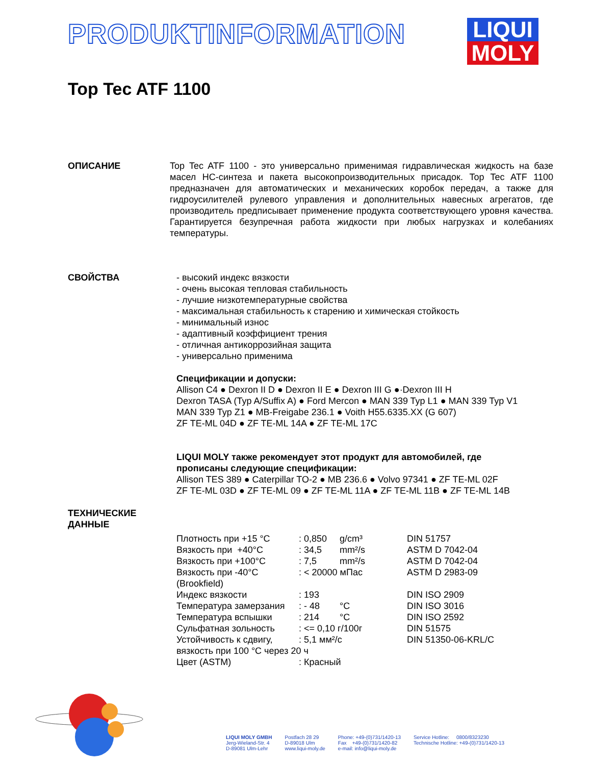PRODUKTINFORMATION
LIQUI
MOLY
Top Tec ATF 1100
ОПИСАНИЕ Top Tec ATF 1100 - это универсально применимая гидравлическая жидкость на базе масел НС-синтеза и пакета высокопроизводительных присадок. Top Tec ATF 1100 предназначен для автоматических и механических коробок передач, а также для гидроусилителей рулевого управления и дополнительных навесных агрегатов, где производитель предписывает применение продукта соответствующего уровня качества. Гарантируется безупречная работа жидкости при любых нагрузках и колебаниях температуры.
СВОЙСТВА - высокий индекс вязкости
- очень высокая тепловая стабильность
- лучшие низкотемпературные свойства
- максимальная стабильность к старению и химическая стойкость
- минимальный износ
- адаптивный коэффициент трения
- отличная антикоррозийная защита
- универсально применима
Спецификации и допуски:
Allison C4 ● Dexron II D ● Dexron II E ● Dexron III G ●·Dexron III H
Dexron TASA (Typ A/Suffix A) ● Ford Mercon ● MAN 339 Typ L1 ● MAN 339 Typ V1
MAN 339 Typ Z1 ● MB-Freigabe 236.1 ● Voith H55.6335.XX (G 607)
ZF TE-ML 04D ● ZF TE-ML 14A ● ZF TE-ML 17C
LIQUI MOLY также рекомендует этот продукт для автомобилей, где
прописаны следующие спецификации:
Allison TES 389 ● Caterpillar TO-2 ● MB 236.6 ● Volvo 97341 ● ZF TE-ML 02F
ZF TE-ML 03D ● ZF TE-ML 09 ● ZF TE-ML 11A ● ZF TE-ML 11B ● ZF TE-ML 14B
ТЕХНИЧЕСКИЕ
ДАННЫЕ
| Плотность при +15 °C | : 0,850 | g/cm³ | DIN 51757 |
| Вязкость при +40°C | : 34,5 | mm²/s | ASTM D 7042-04 |
| Вязкость при +100°C | : 7,5 | mm²/s | ASTM D 7042-04 |
| Вязкость при -40°C (Brookfield) | : < 20000 мПас | | ASTM D 2983-09 |
| Индекс вязкости | : 193 | | DIN ISO 2909 |
| Температура замерзания | : - 48 | °C | DIN ISO 3016 |
| Температура вспышки | : 214 | °C | DIN ISO 2592 |
| Сульфатная зольность | : <= 0,10 г/100г | | DIN 51575 |
| Устойчивость к сдвигу, | : 5,1 мм²/с | | DIN 51350-06-KRL/C |
| вязкость при 100 °C через 20 ч | | | |
| Цвет (ASTM) | : Красный | | |
LIQUI MOLY GMBH
Jerg-Wieland-Str. 4
D-89081 Ulm-Lehr
Postfach 28 29
D-89018 Ulm
www.liqui-moly.de
Phone: +49-(0)731/1420-13
Fax +49-(0)731/1420-82
e-mail: info@liqui-moly.de
Service Hotline: 0800/8323230
Technische Hotline: +49-(0)731/1420-13